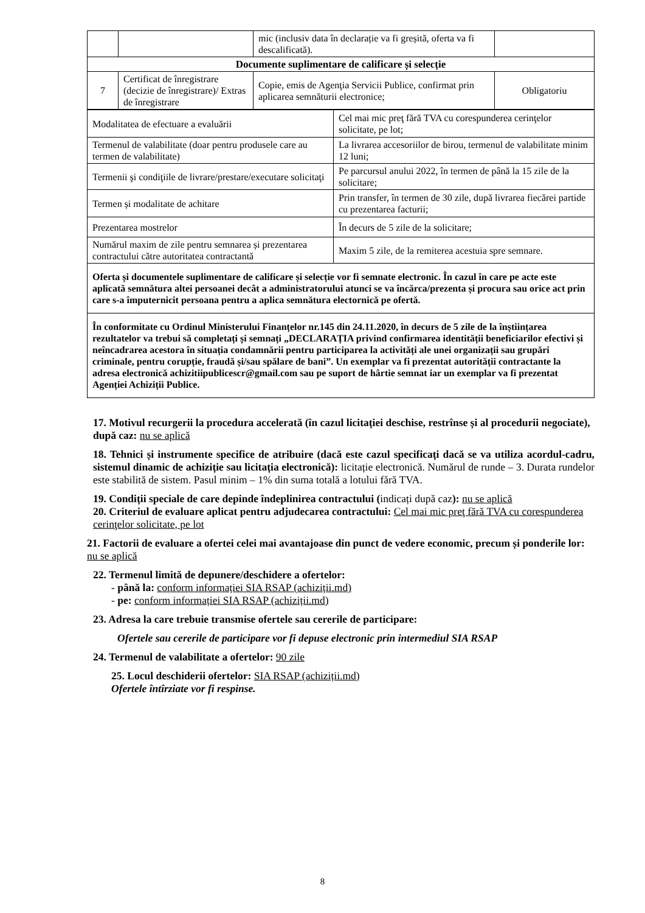| | | mic (inclusiv data în declarație va fi greșită, oferta va fi descalificată). | |
| Documente suplimentare de calificare și selecție | | | |
| 7 | Certificat de înregistrare (decizie de înregistrare)/ Extras de înregistrare | Copie, emis de Agenţia Servicii Publice, confirmat prin aplicarea semnăturii electronice; | Obligatoriu |
| Modalitatea de efectuare a evaluării | Cel mai mic preţ fără TVA cu corespunderea cerinţelor solicitate, pe lot; |
| Termenul de valabilitate (doar pentru produsele care au termen de valabilitate) | La livrarea accesoriilor de birou, termenul de valabilitate minim 12 luni; |
| Termenii şi condiţiile de livrare/prestare/executare solicitaţi | Pe parcursul anului 2022, în termen de până la 15 zile de la solicitare; |
| Termen și modalitate de achitare | Prin transfer, în termen de 30 zile, după livrarea fiecărei partide cu prezentarea facturii; |
| Prezentarea mostrelor | În decurs de 5 zile de la solicitare; |
| Numărul maxim de zile pentru semnarea și prezentarea contractului către autoritatea contractantă | Maxim 5 zile, de la remiterea acestuia spre semnare. |
| Oferta și documentele suplimentare de calificare și selecție vor fi semnate electronic. În cazul în care pe acte este aplicată semnătura altei persoanei decât a administratorului atunci se va încărca/prezenta și procura sau orice act prin care s-a împuternicit persoana pentru a aplica semnătura electornică pe ofertă. | |
| În conformitate cu Ordinul Ministerului Finanțelor nr.145 din 24.11.2020, în decurs de 5 zile de la înștiințarea rezultatelor va trebui să completați și semnați „DECLARAȚIA privind confirmarea identității beneficiarilor efectivi și neîncadrarea acestora în situația condamnării pentru participarea la activități ale unei organizații sau grupări criminale, pentru corupție, fraudă și/sau spălare de bani”. Un exemplar va fi prezentat autorității contractante la adresa electronică achizitiipublicescr@gmail.com sau pe suport de hârtie semnat iar un exemplar va fi prezentat Agenției Achiziții Publice. | |
17. Motivul recurgerii la procedura accelerată (în cazul licitației deschise, restrînse și al procedurii negociate), după caz: nu se aplică
18. Tehnici și instrumente specifice de atribuire (dacă este cazul specificați dacă se va utiliza acordul-cadru, sistemul dinamic de achiziție sau licitația electronică): licitație electronică. Numărul de runde – 3. Durata rundelor este stabilită de sistem. Pasul minim – 1% din suma totală a lotului fără TVA.
19. Condiții speciale de care depinde îndeplinirea contractului (indicați după caz): nu se aplică
20. Criteriul de evaluare aplicat pentru adjudecarea contractului: Cel mai mic preţ fără TVA cu corespunderea cerinţelor solicitate, pe lot
21. Factorii de evaluare a ofertei celei mai avantajoase din punct de vedere economic, precum și ponderile lor: nu se aplică
22. Termenul limită de depunere/deschidere a ofertelor:
- până la: conform informației SIA RSAP (achiziții.md)
- pe: conform informației SIA RSAP (achiziții.md)
23. Adresa la care trebuie transmise ofertele sau cererile de participare:
Ofertele sau cererile de participare vor fi depuse electronic prin intermediul SIA RSAP
24. Termenul de valabilitate a ofertelor: 90 zile
25. Locul deschiderii ofertelor: SIA RSAP (achiziții.md)
Ofertele întîrziate vor fi respinse.
8